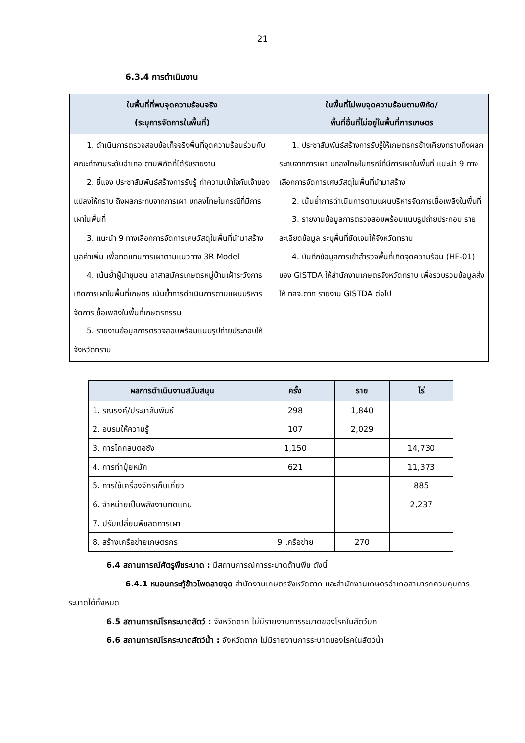21
6.3.4 การดำเนินงาน
| ในพื้นที่ที่พบจุดความร้อนจริง (ระบุการจัดการในพื้นที่) | ในพื้นที่ไม่พบจุดความร้อนตามพิกัด/ พื้นที่อื่นที่ไม่อยู่ในพื้นที่การเกษตร |
| --- | --- |
| 1. ดำเนินการตรวจสอบข้อเท็จจริงพื้นที่จุดความร้อนร่วมกับคณะทำงานระดับอำเภอ ตามพิกัดที่ได้รับรายงาน 2. ชี้แจง ประชาสัมพันธ์สร้างการรับรู้ ทำความเข้าใจกับเจ้าของแปลงให้ทราบ ถึงผลกระทบจากการเผา บทลงโทษในกรณีที่มีการเผาในพื้นที่ 3. แนะนำ 9 ทางเลือกการจัดการเศษวัสดุในพื้นที่นำมาสร้างมูลค่าเพิ่ม เพื่อทดแทนการเผาตามแนวทาง 3R Model 4. เน้นย้ำผู้นำชุมชน อาสาสมัครเกษตรหมู่บ้านเฝ้าระวังการเกิดการเผาในพื้นที่เกษตร เน้นย้ำการดำเนินการตามแผนบริหารจัดการเชื้อเพลิงในพื้นที่เกษตรกรรม 5. รายงานข้อมูลการตรวจสอบพร้อมแนบรูปถ่ายประกอบให้จังหวัดทราบ | 1. ประชาสัมพันธ์สร้างการรับรู้ให้เกษตรกรข้างเคียงทราบถึงผลกระทบจากการเผา บทลงโทษในกรณีที่มีการเผาในพื้นที่ แนะนำ 9 ทางเลือกการจัดการเศษวัสดุในพื้นที่นำมาสร้าง 2. เน้นย้ำการดำเนินการตามแผนบริหารจัดการเชื้อเพลิงในพื้นที่ 3. รายงานข้อมูลการตรวจสอบพร้อมแนบรูปถ่ายประกอบ รายละเอียดข้อมูล ระบุพื้นที่ชัดเจนให้จังหวัดทราบ 4. บันทึกข้อมูลการเข้าสำรวจพื้นที่เกิดจุดความร้อน (HF-01) ของ GISTDA ให้สำนักงานเกษตรจังหวัดทราบ เพื่อรวบรวมข้อมูลส่งให้ ทสจ.ตาก รายงาน GISTDA ต่อไป |
| ผลการดำเนินงานสนับสนุน | ครั้ง | ราย | ไร่ |
| --- | --- | --- | --- |
| 1. รณรงค์/ประชาสัมพันธ์ | 298 | 1,840 | |
| 2. อบรมให้ความรู้ | 107 | 2,029 | |
| 3. การไถกลบตอซัง | 1,150 | | 14,730 |
| 4. การทำปุ๋ยหมัก | 621 | | 11,373 |
| 5. การใช้เครื่องจักรเก็บเกี่ยว | | | 885 |
| 6. จำหน่ายเป็นพลังงานทดแทน | | | 2,237 |
| 7. ปรับเปลี่ยนพืชลดการเผา | | | |
| 8. สร้างเครือข่ายเกษตรกร | 9 เครือข่าย | 270 | |
6.4 สถานการณ์ศัตรูพืชระบาด : มีสถานการณ์การระบาดด้านพืช ดังนี้
6.4.1 หนอนกระทู้ข้าวโพดลายจุด สำนักงานเกษตรจังหวัดตาก และสำนักงานเกษตรอำเภอสามารถควบคุมการระบาดได้ทั้งหมด
6.5 สถานการณ์โรคระบาดสัตว์ : จังหวัดตาก ไม่มีรายงานการระบาดของโรคในสัตว์บก
6.6 สถานการณ์โรคระบาดสัตว์น้ำ : จังหวัดตาก ไม่มีรายงานการระบาดของโรคในสัตว์น้ำ